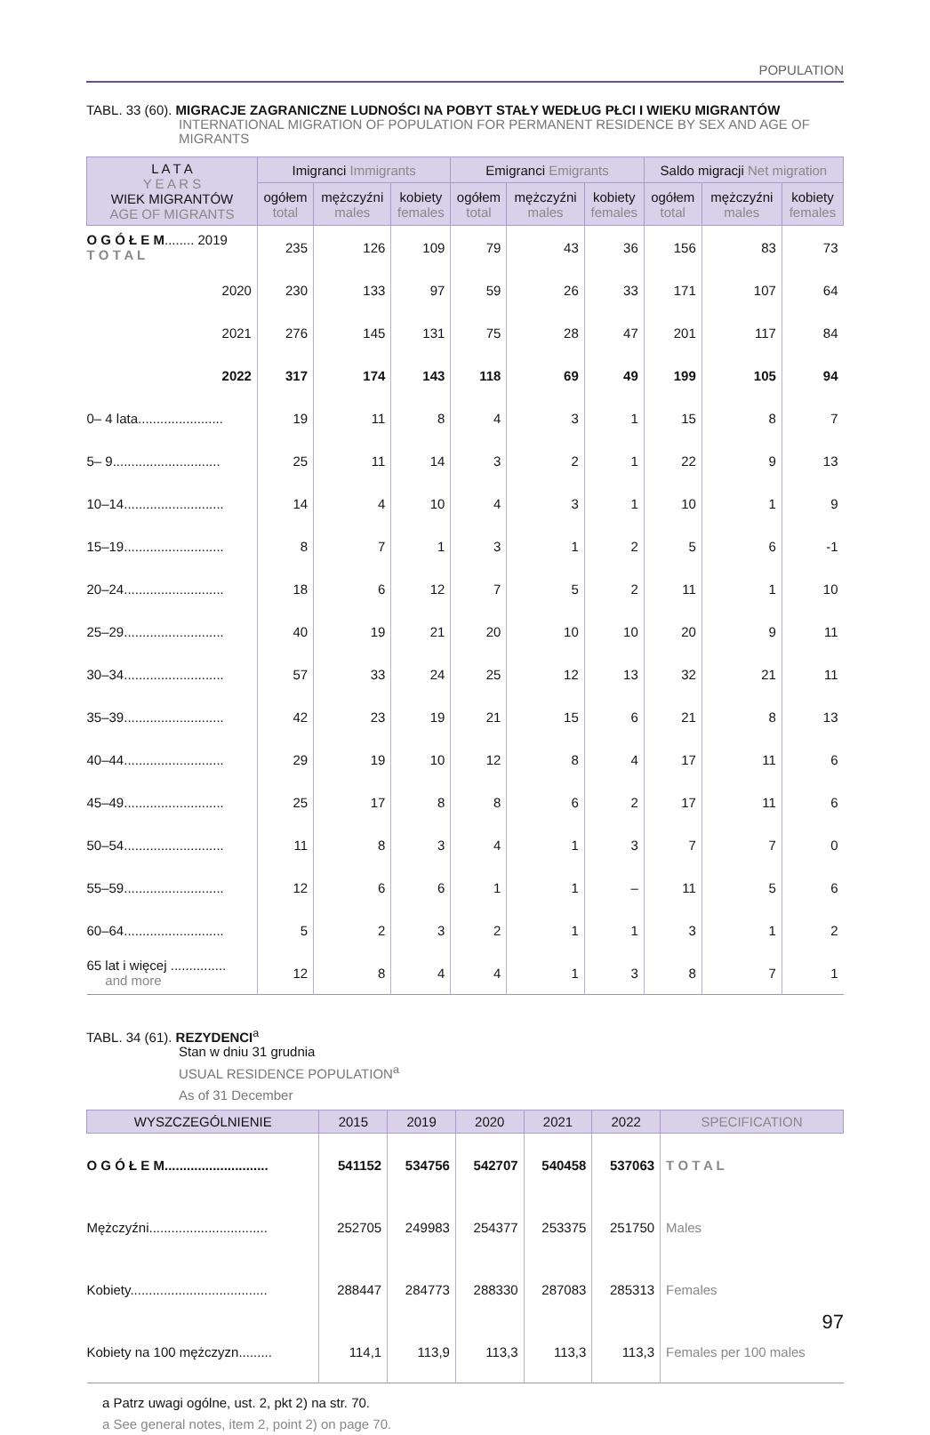POPULATION
TABL. 33 (60). MIGRACJE ZAGRANICZNE LUDNOŚCI NA POBYT STAŁY WEDŁUG PŁCI I WIEKU MIGRANTÓW
INTERNATIONAL MIGRATION OF POPULATION FOR PERMANENT RESIDENCE BY SEX AND AGE OF MIGRANTS
| L A T A Y E A R S WIEK MIGRANTÓW AGE OF MIGRANTS | Imigranci Immigrants | | | Emigranci Emigrants | | | Saldo migracji Net migration | | |
| --- | --- | --- | --- | --- | --- | --- | --- | --- | --- |
| | ogółem total | mężczyźni males | kobiety females | ogółem total | mężczyźni males | kobiety females | ogółem total | mężczyźni males | kobiety females |
| O G Ó Ł E M ........ 2019 T O T A L | 235 | 126 | 109 | 79 | 43 | 36 | 156 | 83 | 73 |
| 2020 | 230 | 133 | 97 | 59 | 26 | 33 | 171 | 107 | 64 |
| 2021 | 276 | 145 | 131 | 75 | 28 | 47 | 201 | 117 | 84 |
| 2022 | 317 | 174 | 143 | 118 | 69 | 49 | 199 | 105 | 94 |
| 0– 4 lata....................... | 19 | 11 | 8 | 4 | 3 | 1 | 15 | 8 | 7 |
| 5– 9............................. | 25 | 11 | 14 | 3 | 2 | 1 | 22 | 9 | 13 |
| 10–14........................... | 14 | 4 | 10 | 4 | 3 | 1 | 10 | 1 | 9 |
| 15–19........................... | 8 | 7 | 1 | 3 | 1 | 2 | 5 | 6 | -1 |
| 20–24........................... | 18 | 6 | 12 | 7 | 5 | 2 | 11 | 1 | 10 |
| 25–29........................... | 40 | 19 | 21 | 20 | 10 | 10 | 20 | 9 | 11 |
| 30–34........................... | 57 | 33 | 24 | 25 | 12 | 13 | 32 | 21 | 11 |
| 35–39........................... | 42 | 23 | 19 | 21 | 15 | 6 | 21 | 8 | 13 |
| 40–44........................... | 29 | 19 | 10 | 12 | 8 | 4 | 17 | 11 | 6 |
| 45–49........................... | 25 | 17 | 8 | 8 | 6 | 2 | 17 | 11 | 6 |
| 50–54........................... | 11 | 8 | 3 | 4 | 1 | 3 | 7 | 7 | 0 |
| 55–59........................... | 12 | 6 | 6 | 1 | 1 | – | 11 | 5 | 6 |
| 60–64........................... | 5 | 2 | 3 | 2 | 1 | 1 | 3 | 1 | 2 |
| 65 lat i więcej ............... and more | 12 | 8 | 4 | 4 | 1 | 3 | 8 | 7 | 1 |
TABL. 34 (61). REZYDENCI<sup>a</sup>
Stan w dniu 31 grudnia
USUAL RESIDENCE POPULATION<sup>a</sup>
As of 31 December
| WYSZCZEGÓLNIENIE | 2015 | 2019 | 2020 | 2021 | 2022 | SPECIFICATION |
| --- | --- | --- | --- | --- | --- | --- |
| O G Ó Ł E M ............................ | 541152 | 534756 | 542707 | 540458 | 537063 | T O T A L |
| Mężczyźni................................ | 252705 | 249983 | 254377 | 253375 | 251750 | Males |
| Kobiety..................................... | 288447 | 284773 | 288330 | 287083 | 285313 | Females |
| Kobiety na 100 mężczyzn......... | 114,1 | 113,9 | 113,3 | 113,3 | 113,3 | Females per 100 males |
a Patrz uwagi ogólne, ust. 2, pkt 2) na str. 70.
a See general notes, item 2, point 2) on page 70.
97